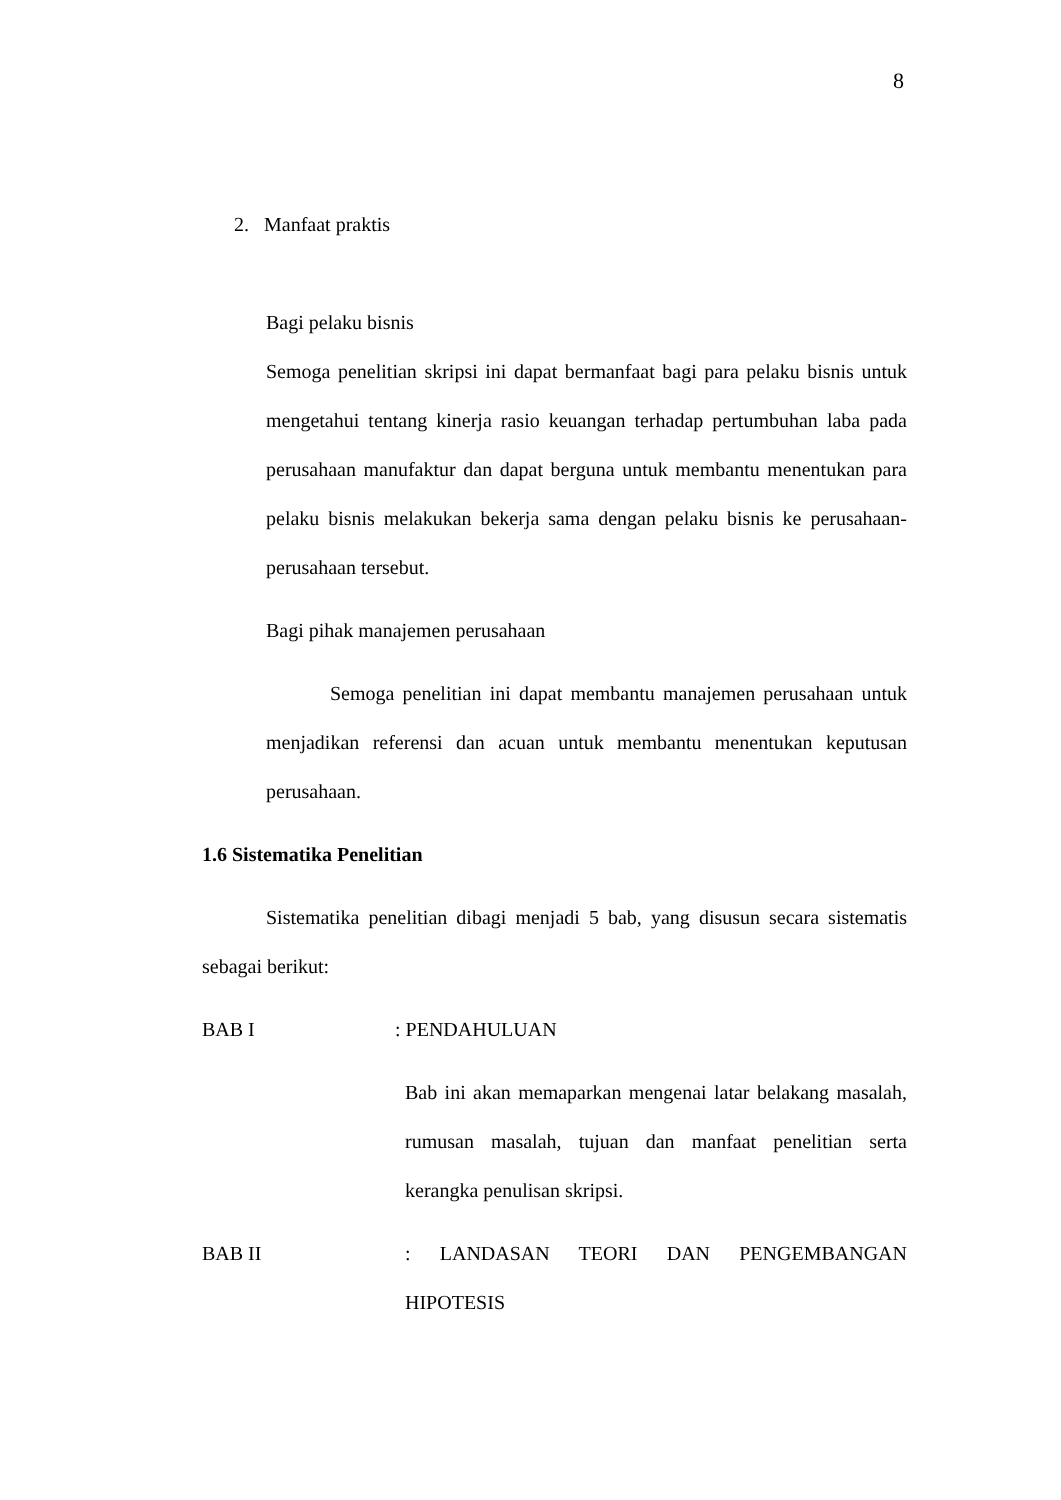8
2. Manfaat praktis
Bagi pelaku bisnis
Semoga penelitian skripsi ini dapat bermanfaat bagi para pelaku bisnis untuk mengetahui tentang kinerja rasio keuangan terhadap pertumbuhan laba pada perusahaan manufaktur dan dapat berguna untuk membantu menentukan para pelaku bisnis melakukan bekerja sama dengan pelaku bisnis ke perusahaan-perusahaan tersebut.
Bagi pihak manajemen perusahaan
Semoga penelitian ini dapat membantu manajemen perusahaan untuk menjadikan referensi dan acuan untuk membantu menentukan keputusan perusahaan.
1.6 Sistematika Penelitian
Sistematika penelitian dibagi menjadi 5 bab, yang disusun secara sistematis sebagai berikut:
BAB I : PENDAHULUAN
Bab ini akan memaparkan mengenai latar belakang masalah, rumusan masalah, tujuan dan manfaat penelitian serta kerangka penulisan skripsi.
BAB II : LANDASAN TEORI DAN PENGEMBANGAN HIPOTESIS